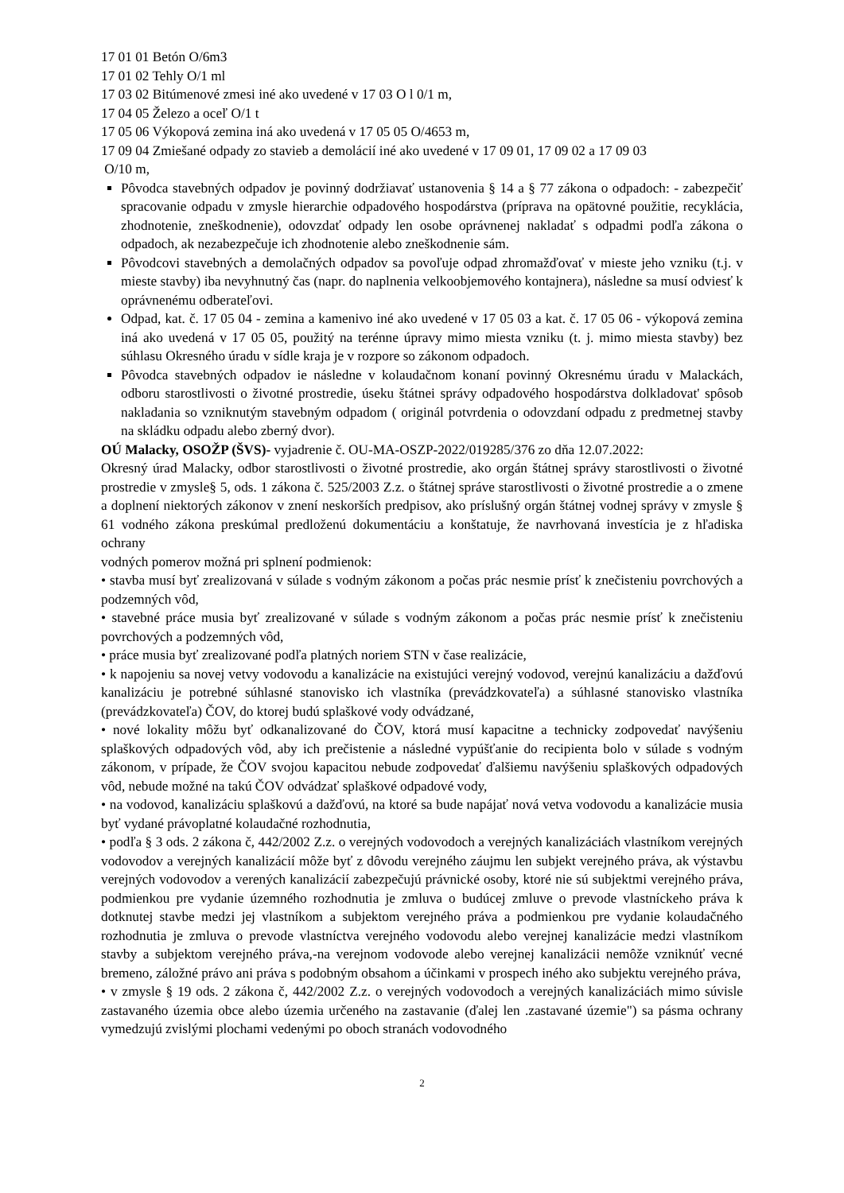17 01 01 Betón O/6m3
17 01 02 Tehly O/1 ml
17 03 02 Bitúmenové zmesi iné ako uvedené v 17 03 O l 0/1 m,
17 04 05 Železo a oceľ O/1 t
17 05 06 Výkopová zemina iná ako uvedená v 17 05 05 O/4653 m,
17 09 04 Zmiešané odpady zo stavieb a demolácií iné ako uvedené v 17 09 01, 17 09 02 a 17 09 03
O/10 m,
Pôvodca stavebných odpadov je povinný dodržiavať ustanovenia § 14 a § 77 zákona o odpadoch: - zabezpečiť spracovanie odpadu v zmysle hierarchie odpadového hospodárstva (príprava na opätovné použitie, recyklácia, zhodnotenie, zneškodnenie), odovzdať odpady len osobe oprávnenej nakladať s odpadmi podľa zákona o odpadoch, ak nezabezpečuje ich zhodnotenie alebo zneškodnenie sám.
Pôvodcovi stavebných a demolačných odpadov sa povoľuje odpad zhromažďovať v mieste jeho vzniku (t.j. v mieste stavby) iba nevyhnutný čas (napr. do naplnenia velkoobjemového kontajnera), následne sa musí odviesť k oprávnenému odberateľovi.
Odpad, kat. č. 17 05 04 - zemina a kamenivo iné ako uvedené v 17 05 03 a kat. č. 17 05 06 - výkopová zemina iná ako uvedená v 17 05 05, použitý na terénne úpravy mimo miesta vzniku (t. j. mimo miesta stavby) bez súhlasu Okresného úradu v sídle kraja je v rozpore so zákonom odpadoch.
Pôvodca stavebných odpadov ie následne v kolaudačnom konaní povinný Okresnému úradu v Malackách, odboru starostlivosti o životné prostredie, úseku štátnei správy odpadového hospodárstva dolkladovat' spôsob nakladania so vzniknutým stavebným odpadom ( originál potvrdenia o odovzdaní odpadu z predmetnej stavby na skládku odpadu alebo zberný dvor).
OÚ Malacky, OSOŽP (ŠVS)- vyjadrenie č. OU-MA-OSZP-2022/019285/376 zo dňa 12.07.2022:
Okresný úrad Malacky, odbor starostlivosti o životné prostredie, ako orgán štátnej správy starostlivosti o životné prostredie v zmysle§ 5, ods. 1 zákona č. 525/2003 Z.z. o štátnej správe starostlivosti o životné prostredie a o zmene a doplnení niektorých zákonov v znení neskorších predpisov, ako príslušný orgán štátnej vodnej správy v zmysle § 61 vodného zákona preskúmal predloženú dokumentáciu a konštatuje, že navrhovaná investícia je z hľadiska ochrany
vodných pomerov možná pri splnení podmienok:
• stavba musí byť zrealizovaná v súlade s vodným zákonom a počas prác nesmie prísť k znečisteniu povrchových a podzemných vôd,
• stavebné práce musia byť zrealizované v súlade s vodným zákonom a počas prác nesmie prísť k znečisteniu povrchových a podzemných vôd,
• práce musia byť zrealizované podľa platných noriem STN v čase realizácie,
• k napojeniu sa novej vetvy vodovodu a kanalizácie na existujúci verejný vodovod, verejnú kanalizáciu a dažďovú kanalizáciu je potrebné súhlasné stanovisko ich vlastníka (prevádzkovateľa) a súhlasné stanovisko vlastníka (prevádzkovateľa) ČOV, do ktorej budú splaškové vody odvádzané,
• nové lokality môžu byť odkanalizované do ČOV, ktorá musí kapacitne a technicky zodpovedať navýšeniu splaškových odpadových vôd, aby ich prečistenie a následné vypúšťanie do recipienta bolo v súlade s vodným zákonom, v prípade, že ČOV svojou kapacitou nebude zodpovedať ďalšiemu navýšeniu splaškových odpadových vôd, nebude možné na takú ČOV odvádzať splaškové odpadové vody,
• na vodovod, kanalizáciu splaškovú a dažďovú, na ktoré sa bude napájať nová vetva vodovodu a kanalizácie musia byť vydané právoplatné kolaudačné rozhodnutia,
• podľa § 3 ods. 2 zákona č, 442/2002 Z.z. o verejných vodovodoch a verejných kanalizáciách vlastníkom verejných vodovodov a verejných kanalizácií môže byť z dôvodu verejného záujmu len subjekt verejného práva, ak výstavbu verejných vodovodov a verených kanalizácií zabezpečujú právnické osoby, ktoré nie sú subjektmi verejného práva, podmienkou pre vydanie územného rozhodnutia je zmluva o budúcej zmluve o prevode vlastníckeho práva k dotknutej stavbe medzi jej vlastníkom a subjektom verejného práva a podmienkou pre vydanie kolaudačného rozhodnutia je zmluva o prevode vlastníctva verejného vodovodu alebo verejnej kanalizácie medzi vlastníkom stavby a subjektom verejného práva,-na verejnom vodovode alebo verejnej kanalizácii nemôže vzniknúť vecné bremeno, záložné právo ani práva s podobným obsahom a účinkami v prospech iného ako subjektu verejného práva,
• v zmysle § 19 ods. 2 zákona č, 442/2002 Z.z. o verejných vodovodoch a verejných kanalizáciách mimo súvisle zastavaného územia obce alebo územia určeného na zastavanie (ďalej len .zastavané územie") sa pásma ochrany vymedzujú zvislými plochami vedenými po oboch stranách vodovodného
2